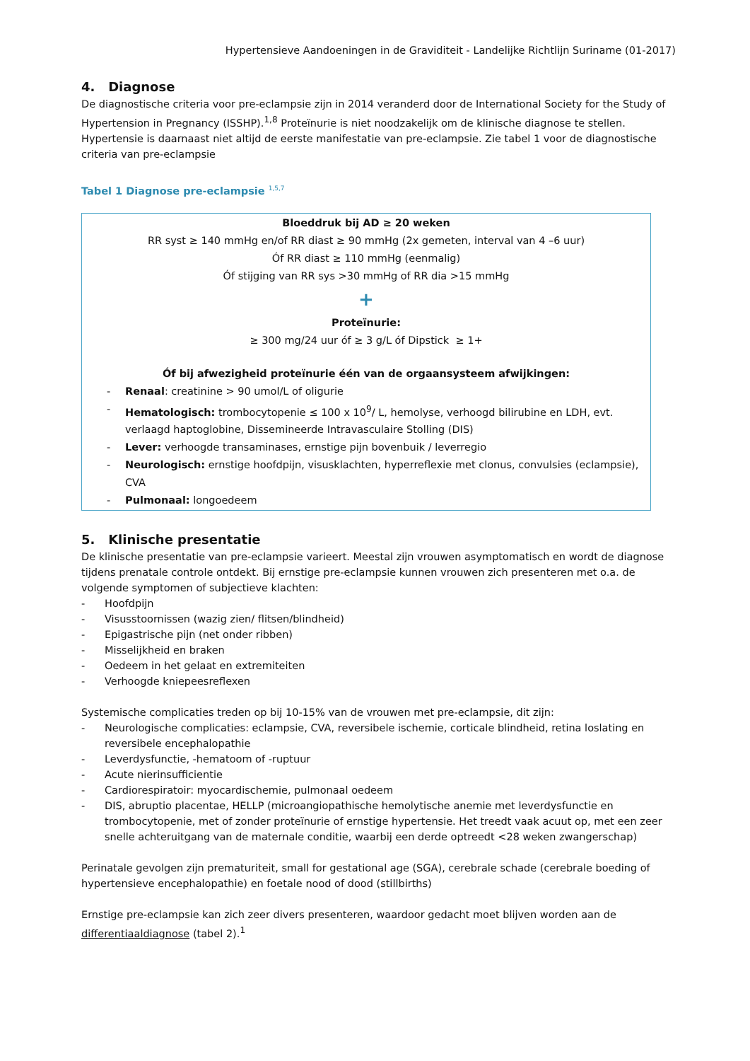Hypertensieve Aandoeningen in de Graviditeit - Landelijke Richtlijn Suriname (01-2017)
4. Diagnose
De diagnostische criteria voor pre-eclampsie zijn in 2014 veranderd door de International Society for the Study of Hypertension in Pregnancy (ISSHP).<sup>1,8</sup> Proteïnurie is niet noodzakelijk om de klinische diagnose te stellen. Hypertensie is daarnaast niet altijd de eerste manifestatie van pre-eclampsie. Zie tabel 1 voor de diagnostische criteria van pre-eclampsie
Tabel 1 Diagnose pre-eclampsie <sup>1,5,7</sup>
| Bloeddruk bij AD ≥ 20 weken RR syst ≥ 140 mmHg en/of RR diast ≥ 90 mmHg (2x gemeten, interval van 4 –6 uur) Óf RR diast ≥ 110 mmHg (eenmalig) Óf stijging van RR sys >30 mmHg of RR dia >15 mmHg + Proteïnurie: ≥ 300 mg/24 uur óf ≥ 3 g/L óf Dipstick ≥ 1+ Óf bij afwezigheid proteïnurie één van de orgaansysteem afwijkingen: - Renaal : creatinine > 90 umol/L of oligurie - Hematologisch: trombocytopenie ≤ 100 x 10<sup>9</sup>/ L, hemolyse, verhoogd bilirubine en LDH, evt. verlaagd haptoglobine, Dissemineerde Intravasculaire Stolling (DIS) - Lever: verhoogde transaminases, ernstige pijn bovenbuik / leverregio - Neurologisch: ernstige hoofdpijn, visusklachten, hyperreflexie met clonus, convulsies (eclampsie), CVA - Pulmonaal: longoedeem |
5. Klinische presentatie
De klinische presentatie van pre-eclampsie varieert. Meestal zijn vrouwen asymptomatisch en wordt de diagnose tijdens prenatale controle ontdekt. Bij ernstige pre-eclampsie kunnen vrouwen zich presenteren met o.a. de volgende symptomen of subjectieve klachten:
- Hoofdpijn
- Visusstoornissen (wazig zien/ flitsen/blindheid)
- Epigastrische pijn (net onder ribben)
- Misselijkheid en braken
- Oedeem in het gelaat en extremiteiten
- Verhoogde kniepeesreflexen
Systemische complicaties treden op bij 10-15% van de vrouwen met pre-eclampsie, dit zijn:
- Neurologische complicaties: eclampsie, CVA, reversibele ischemie, corticale blindheid, retina loslating en reversibele encephalopathie
- Leverdysfunctie, -hematoom of -ruptuur
- Acute nierinsufficientie
- Cardiorespiratoir: myocardischemie, pulmonaal oedeem
- DIS, abruptio placentae, HELLP (microangiopathische hemolytische anemie met leverdysfunctie en trombocytopenie, met of zonder proteïnurie of ernstige hypertensie. Het treedt vaak acuut op, met een zeer snelle achteruitgang van de maternale conditie, waarbij een derde optreedt <28 weken zwangerschap)
Perinatale gevolgen zijn prematuriteit, small for gestational age (SGA), cerebrale schade (cerebrale boeding of hypertensieve encephalopathie) en foetale nood of dood (stillbirths)
Ernstige pre-eclampsie kan zich zeer divers presenteren, waardoor gedacht moet blijven worden aan de differentiaaldiagnose (tabel 2).<sup>1</sup>